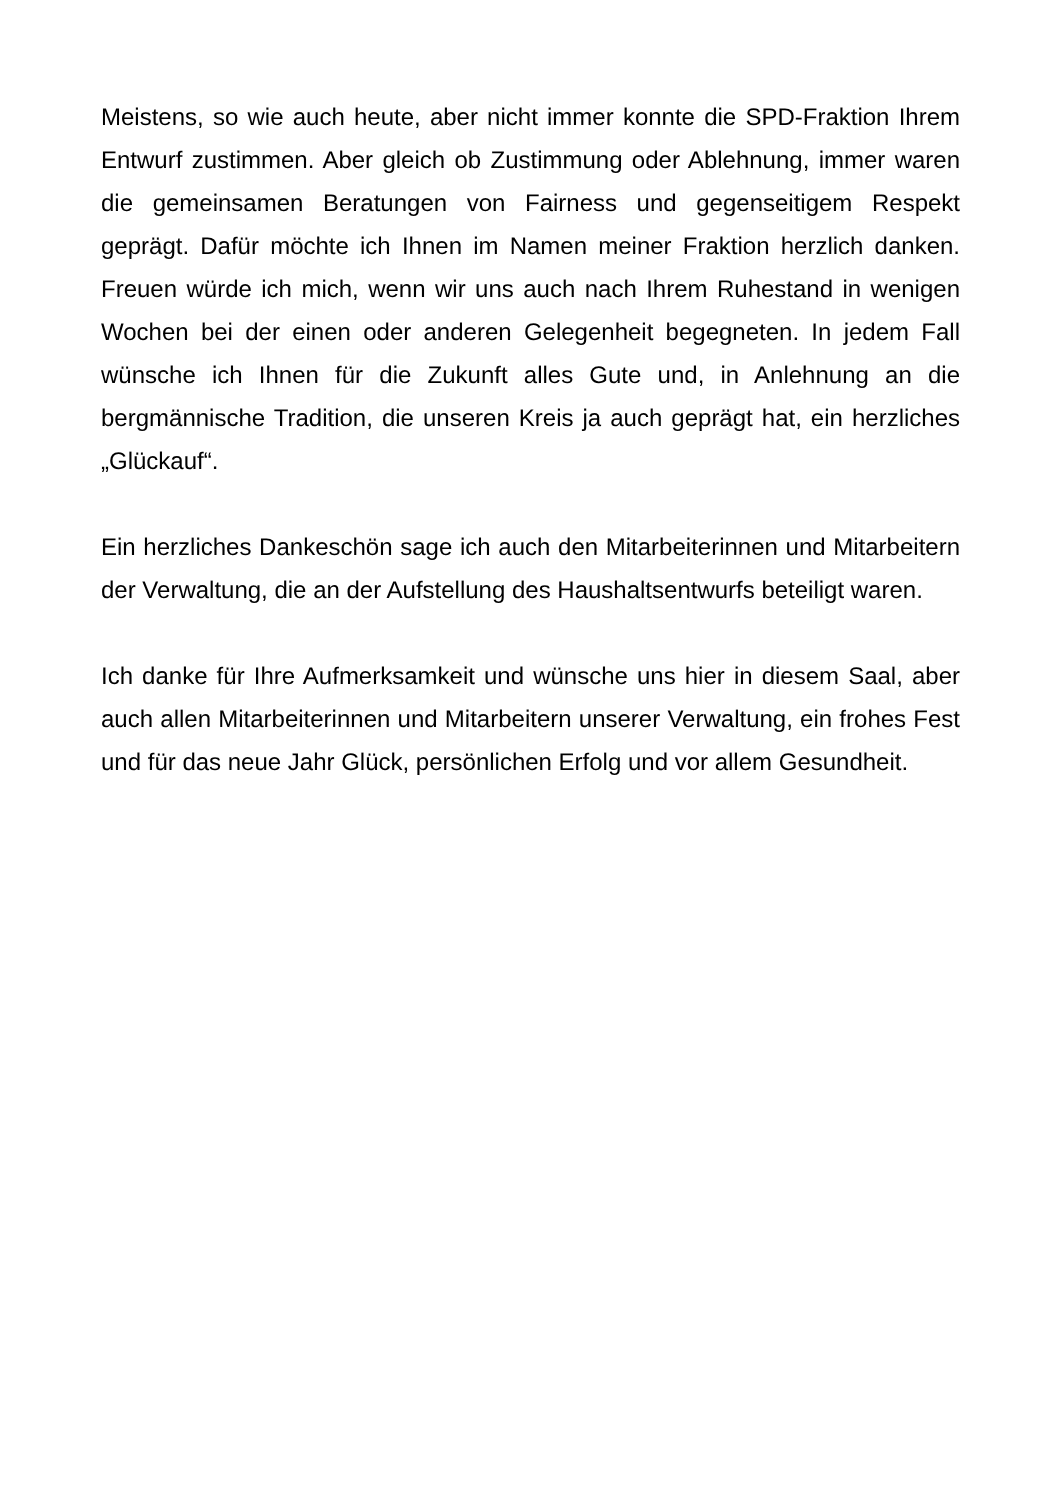Meistens, so wie auch heute, aber nicht immer konnte die SPD-Fraktion Ihrem Entwurf zustimmen. Aber gleich ob Zustimmung oder Ablehnung, immer waren die gemeinsamen Beratungen von Fairness und gegenseitigem Respekt geprägt. Dafür möchte ich Ihnen im Namen meiner Fraktion herzlich danken. Freuen würde ich mich, wenn wir uns auch nach Ihrem Ruhestand in wenigen Wochen bei der einen oder anderen Gelegenheit begegneten. In jedem Fall wünsche ich Ihnen für die Zukunft alles Gute und, in Anlehnung an die bergmännische Tradition, die unseren Kreis ja auch geprägt hat, ein herzliches „Glückauf“.
Ein herzliches Dankeschön sage ich auch den Mitarbeiterinnen und Mitarbeitern der Verwaltung, die an der Aufstellung des Haushaltsentwurfs beteiligt waren.
Ich danke für Ihre Aufmerksamkeit und wünsche uns hier in diesem Saal, aber auch allen Mitarbeiterinnen und Mitarbeitern unserer Verwaltung, ein frohes Fest und für das neue Jahr Glück, persönlichen Erfolg und vor allem Gesundheit.